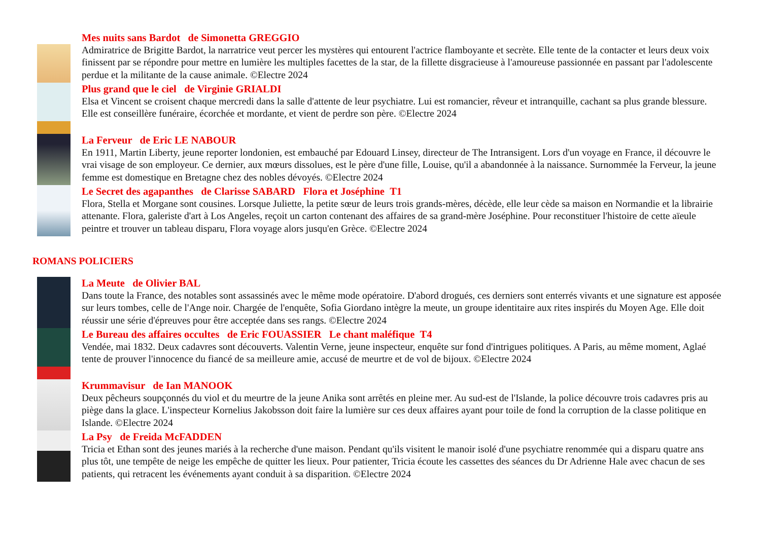Mes nuits sans Bardot de Simonetta GREGGIO
Admiratrice de Brigitte Bardot, la narratrice veut percer les mystères qui entourent l'actrice flamboyante et secrète. Elle tente de la contacter et leurs deux voix finissent par se répondre pour mettre en lumière les multiples facettes de la star, de la fillette disgracieuse à l'amoureuse passionnée en passant par l'adolescente perdue et la militante de la cause animale. ©Electre 2024
Plus grand que le ciel de Virginie GRIALDI
Elsa et Vincent se croisent chaque mercredi dans la salle d'attente de leur psychiatre. Lui est romancier, rêveur et intranquille, cachant sa plus grande blessure. Elle est conseillère funéraire, écorchée et mordante, et vient de perdre son père. ©Electre 2024
La Ferveur de Eric LE NABOUR
En 1911, Martin Liberty, jeune reporter londonien, est embauché par Edouard Linsey, directeur de The Intransigent. Lors d'un voyage en France, il découvre le vrai visage de son employeur. Ce dernier, aux mœurs dissolues, est le père d'une fille, Louise, qu'il a abandonnée à la naissance. Surnommée la Ferveur, la jeune femme est domestique en Bretagne chez des nobles dévoyés. ©Electre 2024
Le Secret des agapanthes de Clarisse SABARD Flora et Joséphine T1
Flora, Stella et Morgane sont cousines. Lorsque Juliette, la petite sœur de leurs trois grands-mères, décède, elle leur cède sa maison en Normandie et la librairie attenante. Flora, galeriste d'art à Los Angeles, reçoit un carton contenant des affaires de sa grand-mère Joséphine. Pour reconstituer l'histoire de cette aïeule peintre et trouver un tableau disparu, Flora voyage alors jusqu'en Grèce. ©Electre 2024
ROMANS POLICIERS
La Meute de Olivier BAL
Dans toute la France, des notables sont assassinés avec le même mode opératoire. D'abord drogués, ces derniers sont enterrés vivants et une signature est apposée sur leurs tombes, celle de l'Ange noir. Chargée de l'enquête, Sofia Giordano intègre la meute, un groupe identitaire aux rites inspirés du Moyen Age. Elle doit réussir une série d'épreuves pour être acceptée dans ses rangs. ©Electre 2024
Le Bureau des affaires occultes de Eric FOUASSIER Le chant maléfique T4
Vendée, mai 1832. Deux cadavres sont découverts. Valentin Verne, jeune inspecteur, enquête sur fond d'intrigues politiques. A Paris, au même moment, Aglaé tente de prouver l'innocence du fiancé de sa meilleure amie, accusé de meurtre et de vol de bijoux. ©Electre 2024
Krummavisur de Ian MANOOK
Deux pêcheurs soupçonnés du viol et du meurtre de la jeune Anika sont arrêtés en pleine mer. Au sud-est de l'Islande, la police découvre trois cadavres pris au piège dans la glace. L'inspecteur Kornelius Jakobsson doit faire la lumière sur ces deux affaires ayant pour toile de fond la corruption de la classe politique en Islande. ©Electre 2024
La Psy de Freida McFADDEN
Tricia et Ethan sont des jeunes mariés à la recherche d'une maison. Pendant qu'ils visitent le manoir isolé d'une psychiatre renommée qui a disparu quatre ans plus tôt, une tempête de neige les empêche de quitter les lieux. Pour patienter, Tricia écoute les cassettes des séances du Dr Adrienne Hale avec chacun de ses patients, qui retracent les événements ayant conduit à sa disparition. ©Electre 2024